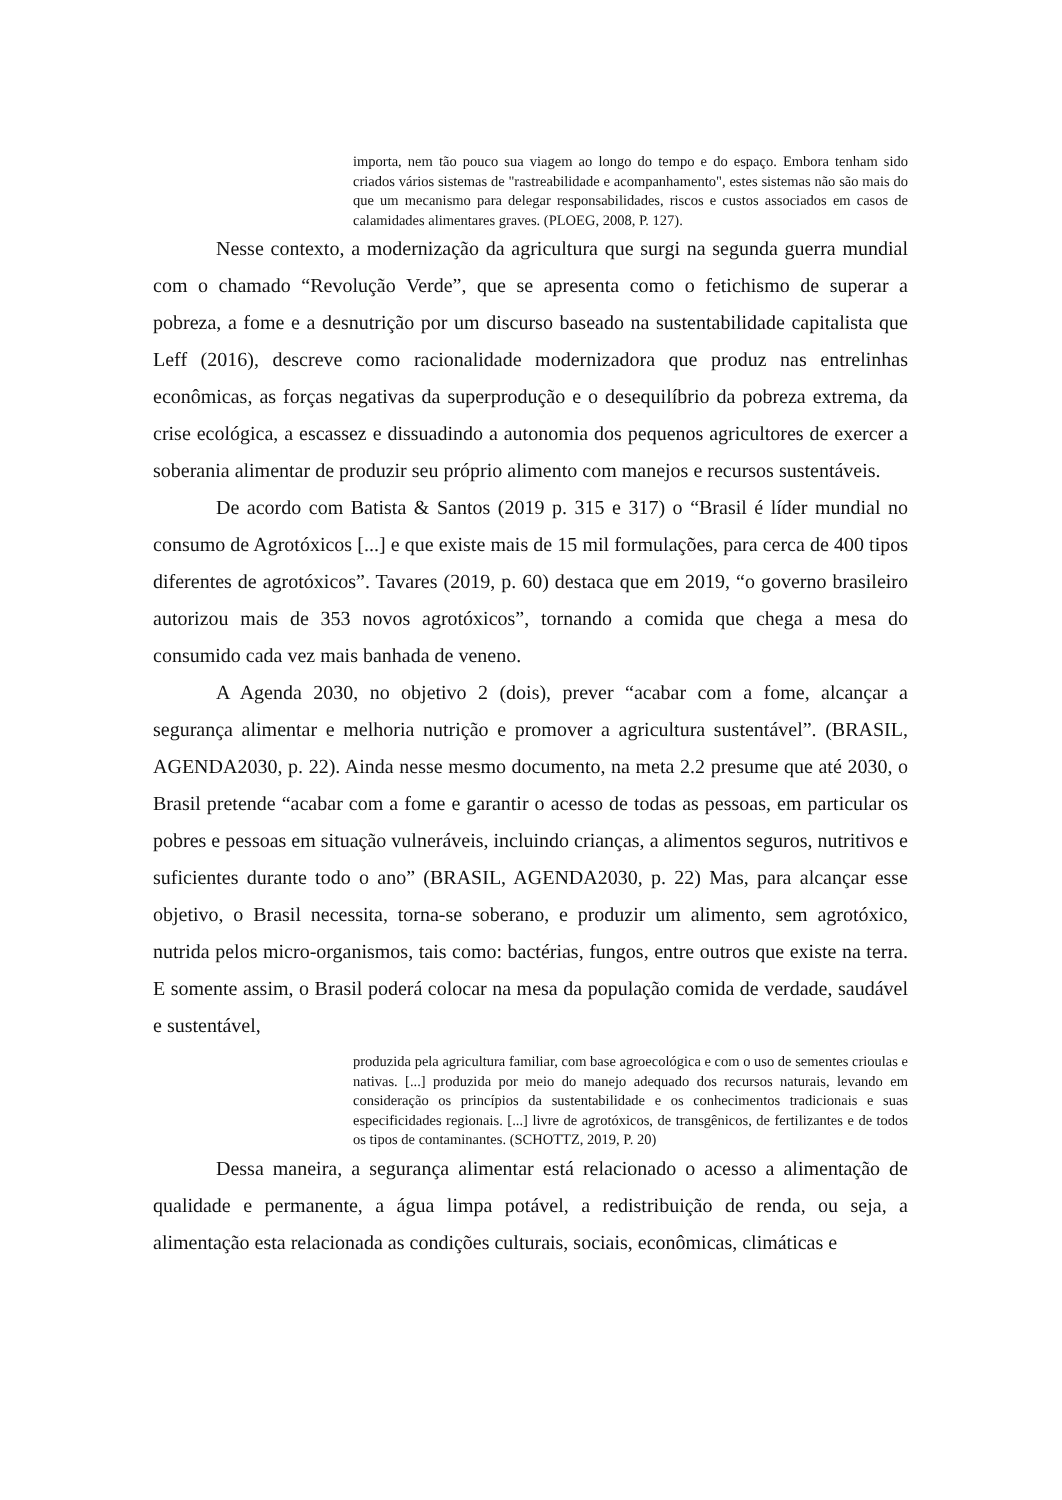importa, nem tão pouco sua viagem ao longo do tempo e do espaço. Embora tenham sido criados vários sistemas de "rastreabilidade e acompanhamento", estes sistemas não são mais do que um mecanismo para delegar responsabilidades, riscos e custos associados em casos de calamidades alimentares graves. (PLOEG, 2008, P. 127).
Nesse contexto, a modernização da agricultura que surgi na segunda guerra mundial com o chamado “Revolução Verde”, que se apresenta como o fetichismo de superar a pobreza, a fome e a desnutrição por um discurso baseado na sustentabilidade capitalista que Leff (2016), descreve como racionalidade modernizadora que produz nas entrelinhas econômicas, as forças negativas da superprodução e o desequilíbrio da pobreza extrema, da crise ecológica, a escassez e dissuadindo a autonomia dos pequenos agricultores de exercer a soberania alimentar de produzir seu próprio alimento com manejos e recursos sustentáveis.
De acordo com Batista & Santos (2019 p. 315 e 317) o “Brasil é líder mundial no consumo de Agrotóxicos [...] e que existe mais de 15 mil formulações, para cerca de 400 tipos diferentes de agrotóxicos”. Tavares (2019, p. 60) destaca que em 2019, “o governo brasileiro autorizou mais de 353 novos agrotóxicos”, tornando a comida que chega a mesa do consumido cada vez mais banhada de veneno.
A Agenda 2030, no objetivo 2 (dois), prever “acabar com a fome, alcançar a segurança alimentar e melhoria nutrição e promover a agricultura sustentável”. (BRASIL, AGENDA2030, p. 22). Ainda nesse mesmo documento, na meta 2.2 presume que até 2030, o Brasil pretende “acabar com a fome e garantir o acesso de todas as pessoas, em particular os pobres e pessoas em situação vulneráveis, incluindo crianças, a alimentos seguros, nutritivos e suficientes durante todo o ano” (BRASIL, AGENDA2030, p. 22) Mas, para alcançar esse objetivo, o Brasil necessita, torna-se soberano, e produzir um alimento, sem agrotóxico, nutrida pelos micro-organismos, tais como: bactérias, fungos, entre outros que existe na terra. E somente assim, o Brasil poderá colocar na mesa da população comida de verdade, saudável e sustentável,
produzida pela agricultura familiar, com base agroecológica e com o uso de sementes crioulas e nativas. [...] produzida por meio do manejo adequado dos recursos naturais, levando em consideração os princípios da sustentabilidade e os conhecimentos tradicionais e suas especificidades regionais. [...] livre de agrotóxicos, de transgênicos, de fertilizantes e de todos os tipos de contaminantes. (SCHOTTZ, 2019, P. 20)
Dessa maneira, a segurança alimentar está relacionado o acesso a alimentação de qualidade e permanente, a água limpa potável, a redistribuição de renda, ou seja, a alimentação esta relacionada as condições culturais, sociais, econômicas, climáticas e